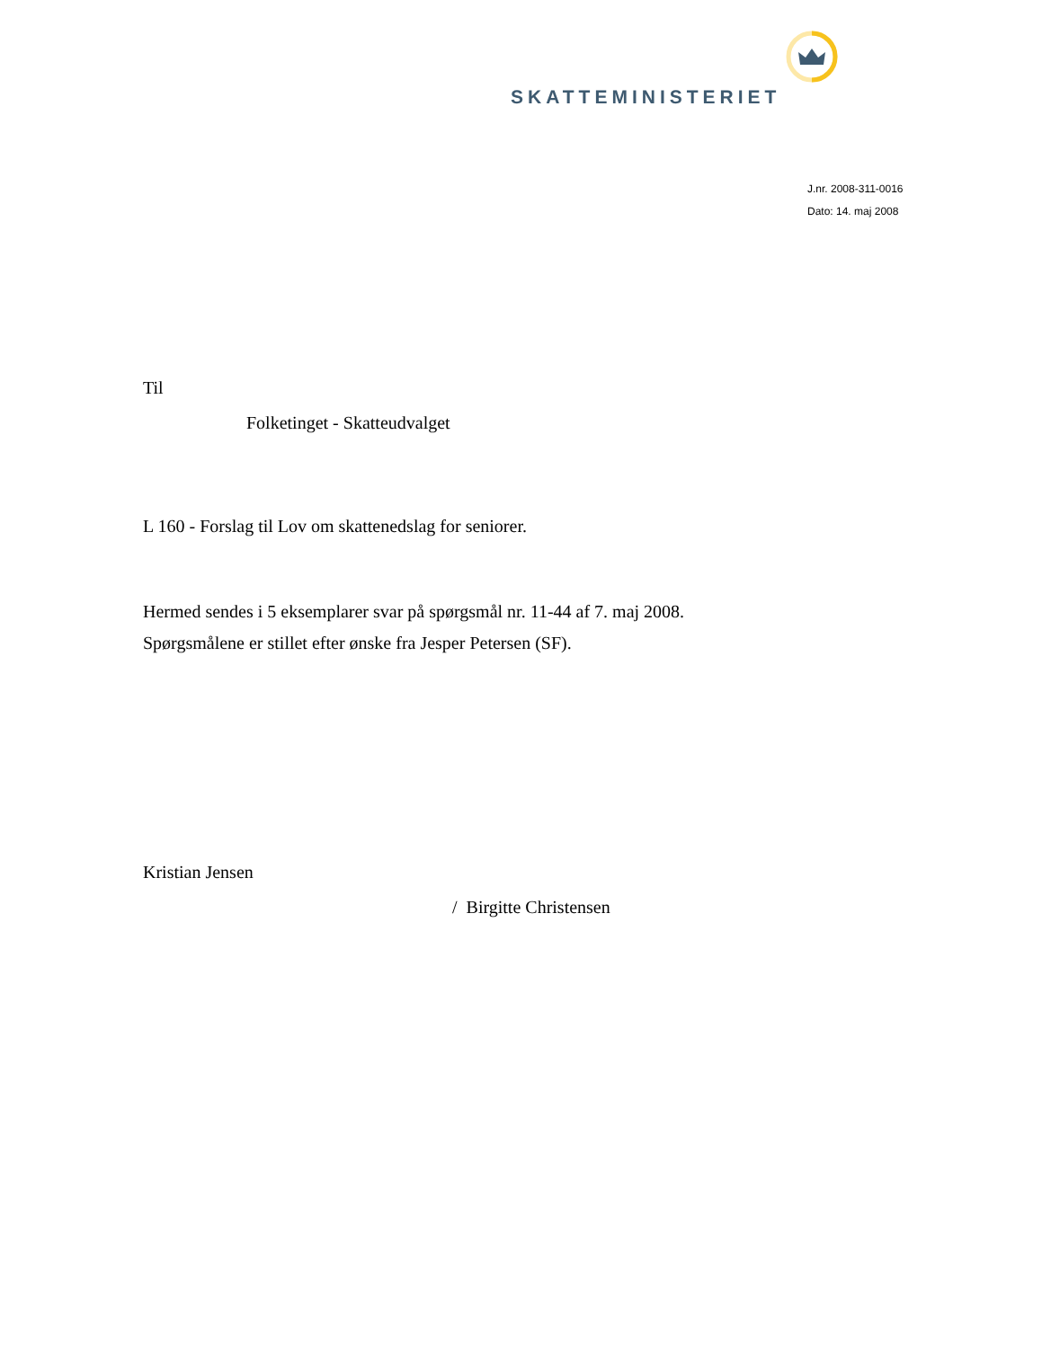SKATTEMINISTERIET
J.nr. 2008-311-0016
Dato: 14. maj 2008
Til
Folketinget - Skatteudvalget
L 160 - Forslag til Lov om skattenedslag for seniorer.
Hermed sendes i 5 eksemplarer svar på spørgsmål nr. 11-44 af 7. maj 2008.
Spørgsmålene er stillet efter ønske fra Jesper Petersen (SF).
Kristian Jensen
/ Birgitte Christensen